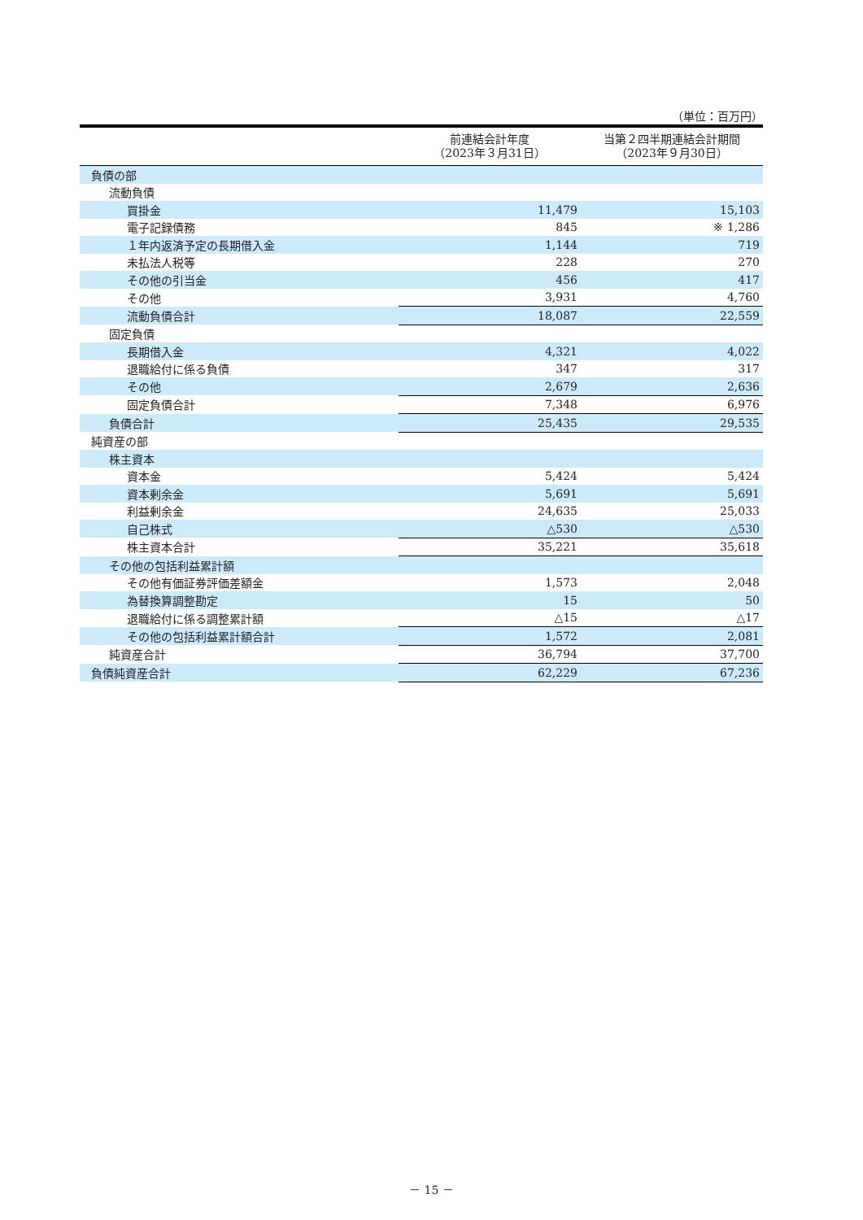（単位：百万円）
| | 前連結会計年度 （2023年３月31日） | 当第２四半期連結会計期間 （2023年９月30日） |
| --- | --- | --- |
| 負債の部 | | |
| 流動負債 | | |
| 買掛金 | 11,479 | 15,103 |
| 電子記録債務 | 845 | ※ 1,286 |
| １年内返済予定の長期借入金 | 1,144 | 719 |
| 未払法人税等 | 228 | 270 |
| その他の引当金 | 456 | 417 |
| その他 | 3,931 | 4,760 |
| 流動負債合計 | 18,087 | 22,559 |
| 固定負債 | | |
| 長期借入金 | 4,321 | 4,022 |
| 退職給付に係る負債 | 347 | 317 |
| その他 | 2,679 | 2,636 |
| 固定負債合計 | 7,348 | 6,976 |
| 負債合計 | 25,435 | 29,535 |
| 純資産の部 | | |
| 株主資本 | | |
| 資本金 | 5,424 | 5,424 |
| 資本剰余金 | 5,691 | 5,691 |
| 利益剰余金 | 24,635 | 25,033 |
| 自己株式 | △530 | △530 |
| 株主資本合計 | 35,221 | 35,618 |
| その他の包括利益累計額 | | |
| その他有価証券評価差額金 | 1,573 | 2,048 |
| 為替換算調整勘定 | 15 | 50 |
| 退職給付に係る調整累計額 | △15 | △17 |
| その他の包括利益累計額合計 | 1,572 | 2,081 |
| 純資産合計 | 36,794 | 37,700 |
| 負債純資産合計 | 62,229 | 67,236 |
－ 15 －